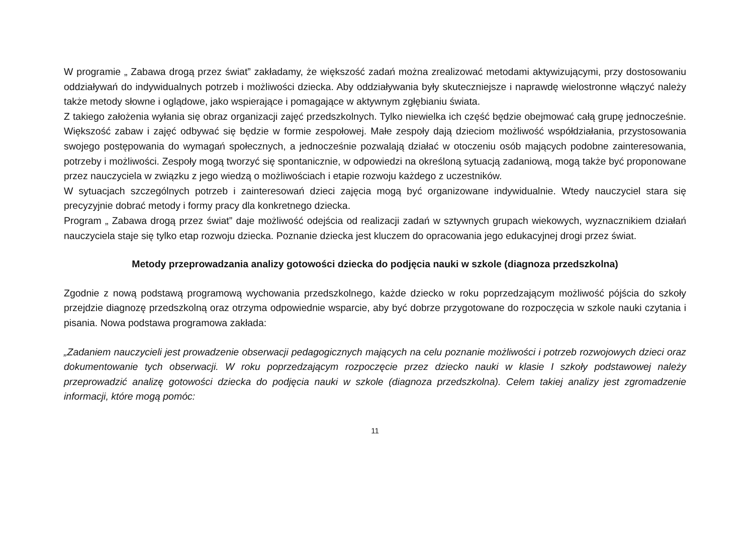W programie „ Zabawa drogą przez świat” zakładamy, że większość zadań można zrealizować metodami aktywizującymi, przy dostosowaniu oddziaływań do indywidualnych potrzeb i możliwości dziecka. Aby oddziaływania były skuteczniejsze i naprawdę wielostronne włączyć należy także metody słowne i oglądowe, jako wspierające i pomagające w aktywnym zgłębianiu świata.
Z takiego założenia wyłania się obraz organizacji zajęć przedszkolnych. Tylko niewielka ich część będzie obejmować całą grupę jednocześnie. Większość zabaw i zajęć odbywać się będzie w formie zespołowej. Małe zespoły dają dzieciom możliwość współdziałania, przystosowania swojego postępowania do wymagań społecznych, a jednocześnie pozwalają działać w otoczeniu osób mających podobne zainteresowania, potrzeby i możliwości. Zespoły mogą tworzyć się spontanicznie, w odpowiedzi na określoną sytuacją zadaniową, mogą także być proponowane przez nauczyciela w związku z jego wiedzą o możliwościach i etapie rozwoju każdego z uczestników.
W sytuacjach szczególnych potrzeb i zainteresowań dzieci zajęcia mogą być organizowane indywidualnie. Wtedy nauczyciel stara się precyzyjnie dobrać metody i formy pracy dla konkretnego dziecka.
Program „ Zabawa drogą przez świat” daje możliwość odejścia od realizacji zadań w sztywnych grupach wiekowych, wyznacznikiem działań nauczyciela staje się tylko etap rozwoju dziecka. Poznanie dziecka jest kluczem do opracowania jego edukacyjnej drogi przez świat.
Metody przeprowadzania analizy gotowości dziecka do podjęcia nauki w szkole (diagnoza przedszkolna)
Zgodnie z nową podstawą programową wychowania przedszkolnego, każde dziecko w roku poprzedzającym możliwość pójścia do szkoły przejdzie diagnozę przedszkolną oraz otrzyma odpowiednie wsparcie, aby być dobrze przygotowane do rozpoczęcia w szkole nauki czytania i pisania. Nowa podstawa programowa zakłada:
„Zadaniem nauczycieli jest prowadzenie obserwacji pedagogicznych mających na celu poznanie możliwości i potrzeb rozwojowych dzieci oraz dokumentowanie tych obserwacji. W roku poprzedzającym rozpoczęcie przez dziecko nauki w klasie I szkoły podstawowej należy przeprowadzić analizę gotowości dziecka do podjęcia nauki w szkole (diagnoza przedszkolna). Celem takiej analizy jest zgromadzenie informacji, które mogą pomóc:
11